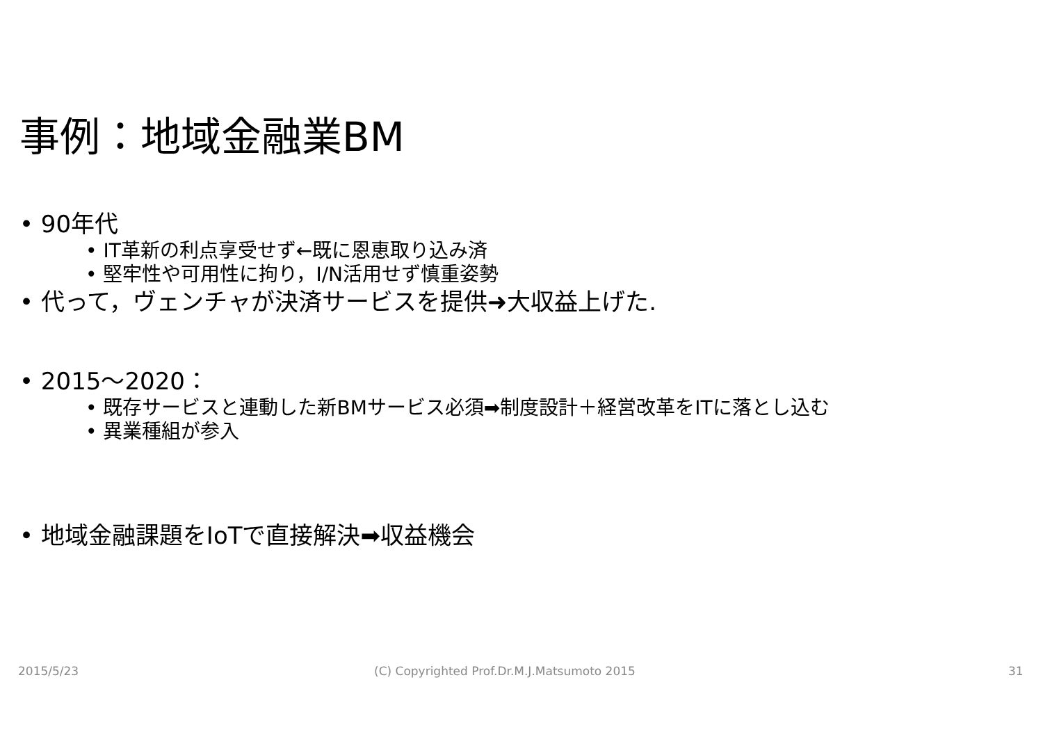事例：地域金融業BM
• 90年代
• IT革新の利点享受せず←既に恩恵取り込み済
• 堅牢性や可用性に拘り，I/N活用せず慎重姿勢
• 代って，ヴェンチャが決済サービスを提供➜大収益上げた.
• 2015～2020：
• 既存サービスと連動した新BMサービス必須➡制度設計＋経営改革をITに落とし込む
• 異業種組が参入
• 地域金融課題をIoTで直接解決➡収益機会
2015/5/23
(C) Copyrighted Prof.Dr.M.J.Matsumoto 2015
31